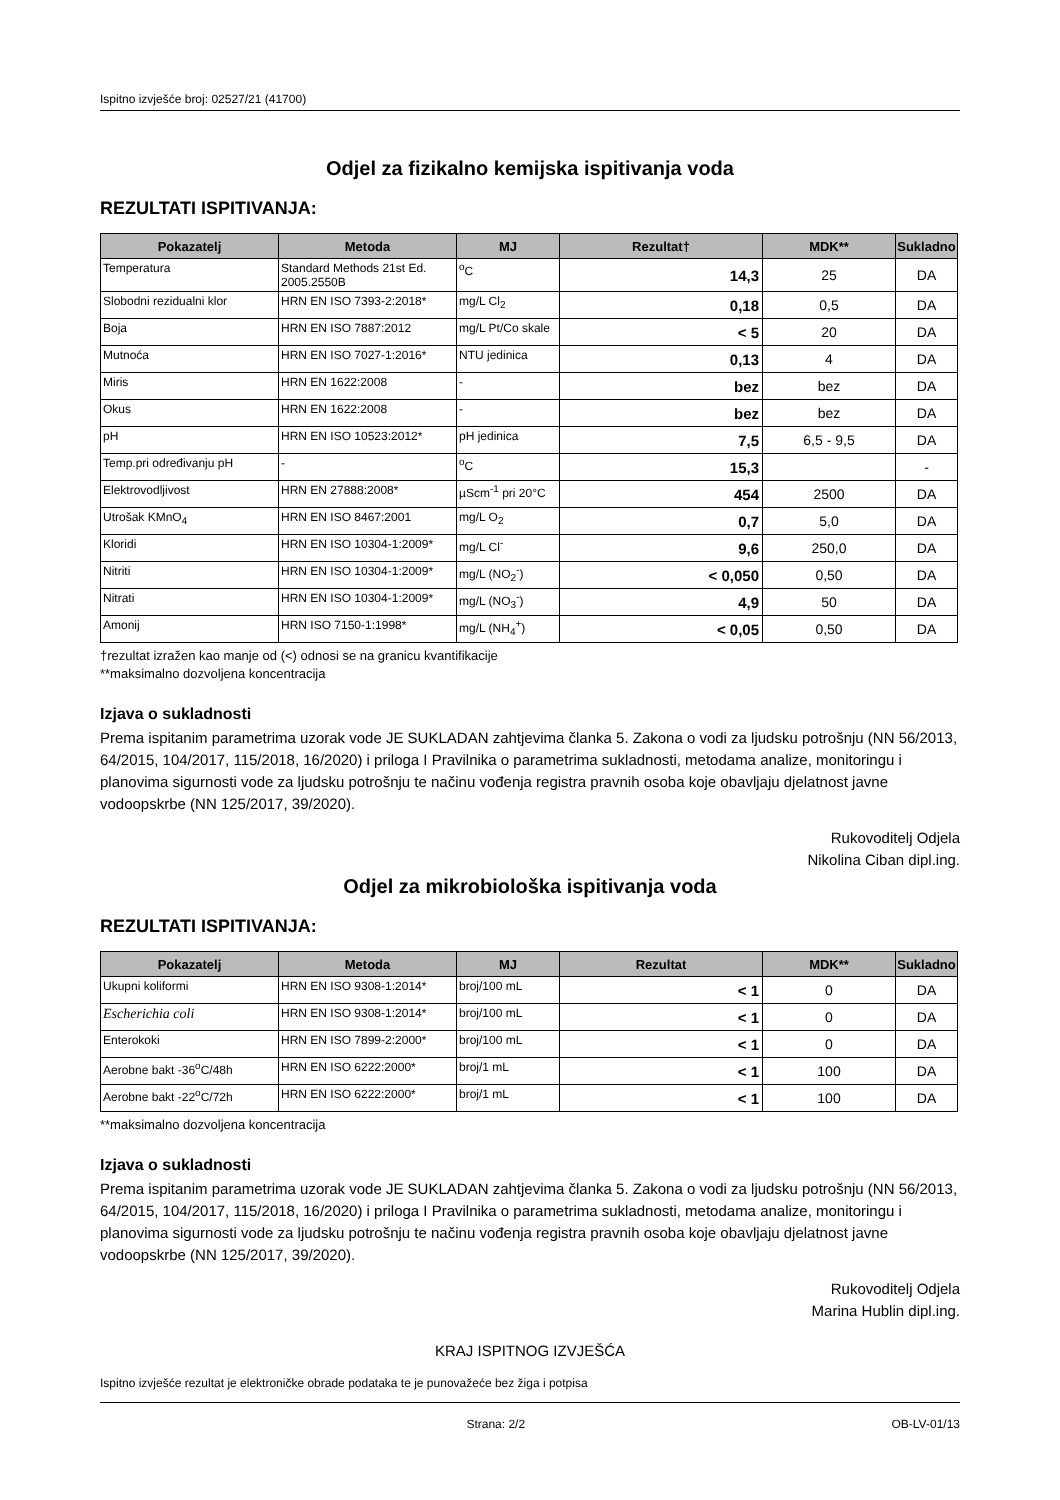Ispitno izvješće broj: 02527/21 (41700)
Odjel za fizikalno kemijska ispitivanja voda
REZULTATI ISPITIVANJA:
| Pokazatelj | Metoda | MJ | Rezultat† | MDK** | Sukladno |
| --- | --- | --- | --- | --- | --- |
| Temperatura | Standard Methods 21st Ed. 2005.2550B | <sup>o</sup> C | 14,3 | 25 | DA |
| Slobodni rezidualni klor | HRN EN ISO 7393-2:2018* | mg/L Cl<sub>2</sub> | 0,18 | 0,5 | DA |
| Boja | HRN EN ISO 7887:2012 | mg/L Pt/Co skale | < 5 | 20 | DA |
| Mutnoća | HRN EN ISO 7027-1:2016* | NTU jedinica | 0,13 | 4 | DA |
| Miris | HRN EN 1622:2008 | - | bez | bez | DA |
| Okus | HRN EN 1622:2008 | - | bez | bez | DA |
| pH | HRN EN ISO 10523:2012* | pH jedinica | 7,5 | 6,5 - 9,5 | DA |
| Temp.pri određivanju pH | - | <sup>o</sup> C | 15,3 | | - |
| Elektrovodljivost | HRN EN 27888:2008* | µScm<sup>-1</sup> pri 20°C | 454 | 2500 | DA |
| Utrošak KMnO<sub>4</sub> | HRN EN ISO 8467:2001 | mg/L O<sub>2</sub> | 0,7 | 5,0 | DA |
| Kloridi | HRN EN ISO 10304-1:2009* | mg/L Cl<sup>-</sup> | 9,6 | 250,0 | DA |
| Nitriti | HRN EN ISO 10304-1:2009* | mg/L (NO<sub>2</sub><sup>-</sup>) | < 0,050 | 0,50 | DA |
| Nitrati | HRN EN ISO 10304-1:2009* | mg/L (NO<sub>3</sub><sup>-</sup>) | 4,9 | 50 | DA |
| Amonij | HRN ISO 7150-1:1998* | mg/L (NH<sub>4</sub><sup>+</sup>) | < 0,05 | 0,50 | DA |
†rezultat izražen kao manje od (<) odnosi se na granicu kvantifikacije
**maksimalno dozvoljena koncentracija
Izjava o sukladnosti
Prema ispitanim parametrima uzorak vode JE SUKLADAN zahtjevima članka 5. Zakona o vodi za ljudsku potrošnju (NN 56/2013, 64/2015, 104/2017, 115/2018, 16/2020) i priloga I Pravilnika o parametrima sukladnosti, metodama analize, monitoringu i planovima sigurnosti vode za ljudsku potrošnju te načinu vođenja registra pravnih osoba koje obavljaju djelatnost javne vodoopskrbe (NN 125/2017, 39/2020).
Rukovoditelj Odjela
Nikolina Ciban dipl.ing.
Odjel za mikrobiološka ispitivanja voda
REZULTATI ISPITIVANJA:
| Pokazatelj | Metoda | MJ | Rezultat | MDK** | Sukladno |
| --- | --- | --- | --- | --- | --- |
| Ukupni koliformi | HRN EN ISO 9308-1:2014* | broj/100 mL | < 1 | 0 | DA |
| Escherichia coli | HRN EN ISO 9308-1:2014* | broj/100 mL | < 1 | 0 | DA |
| Enterokoki | HRN EN ISO 7899-2:2000* | broj/100 mL | < 1 | 0 | DA |
| Aerobne bakt -36<sup>o</sup>C/48h | HRN EN ISO 6222:2000* | broj/1 mL | < 1 | 100 | DA |
| Aerobne bakt -22<sup>o</sup>C/72h | HRN EN ISO 6222:2000* | broj/1 mL | < 1 | 100 | DA |
**maksimalno dozvoljena koncentracija
Izjava o sukladnosti
Prema ispitanim parametrima uzorak vode JE SUKLADAN zahtjevima članka 5. Zakona o vodi za ljudsku potrošnju (NN 56/2013, 64/2015, 104/2017, 115/2018, 16/2020) i priloga I Pravilnika o parametrima sukladnosti, metodama analize, monitoringu i planovima sigurnosti vode za ljudsku potrošnju te načinu vođenja registra pravnih osoba koje obavljaju djelatnost javne vodoopskrbe (NN 125/2017, 39/2020).
Rukovoditelj Odjela
Marina Hublin dipl.ing.
KRAJ ISPITNOG IZVJEŠĆA
Ispitno izvješće rezultat je elektroničke obrade podataka te je punovažeće bez žiga i potpisa
Strana: 2/2 OB-LV-01/13